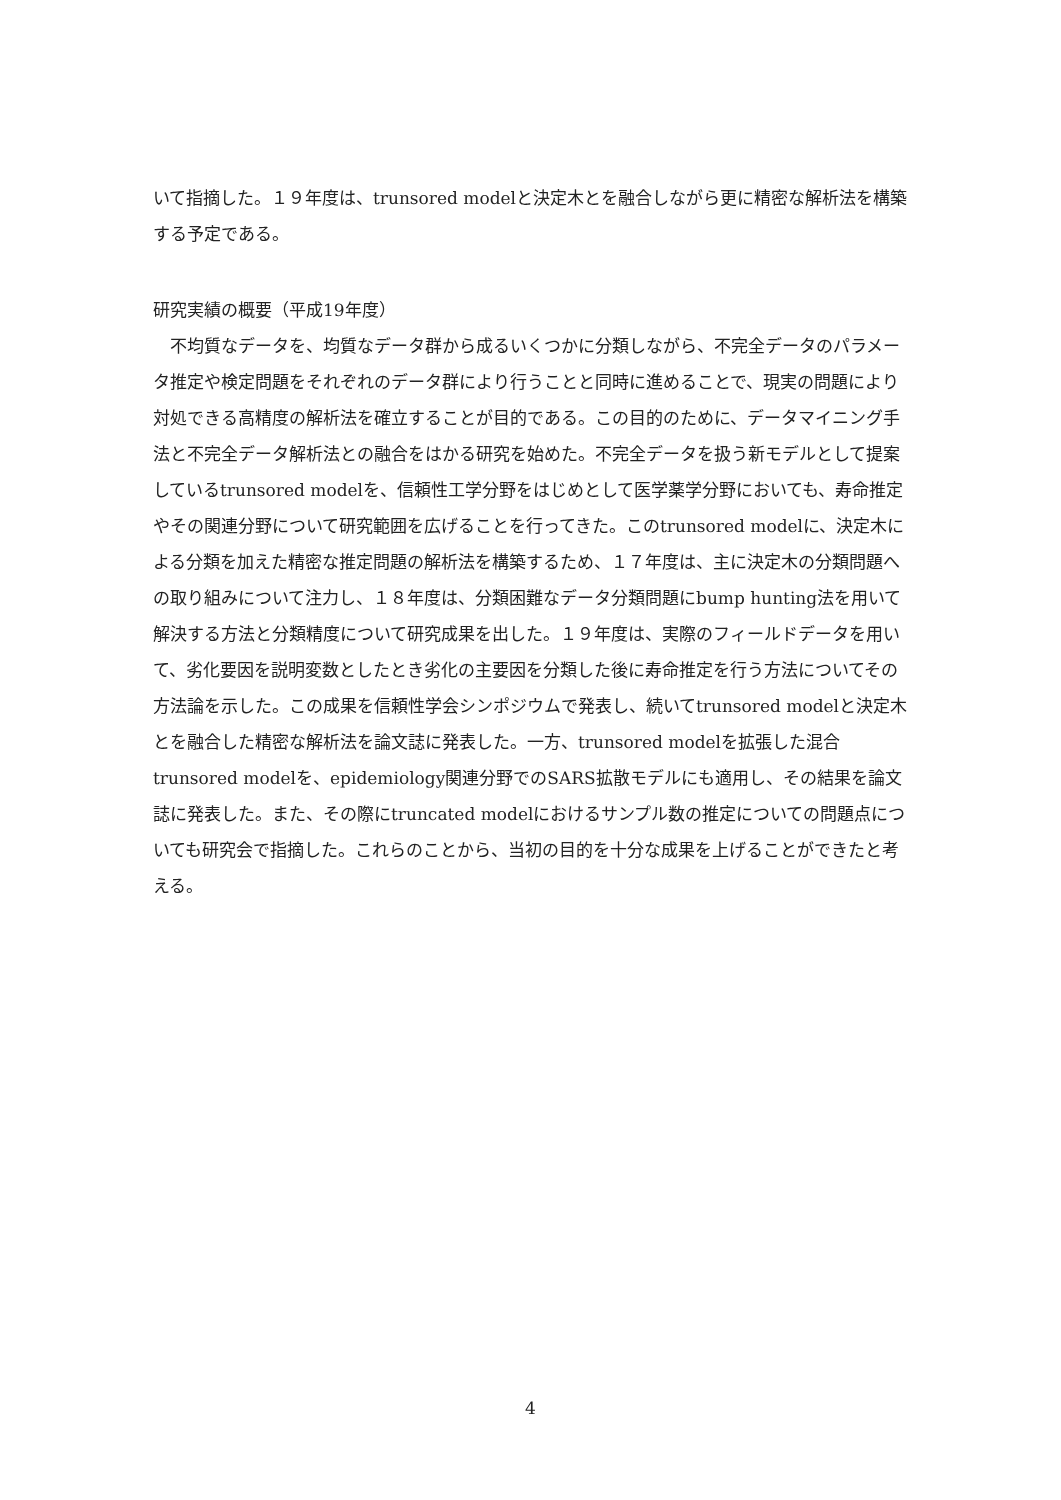いて指摘した。１９年度は、trunsored modelと決定木とを融合しながら更に精密な解析法を構築する予定である。
研究実績の概要（平成19年度）
　不均質なデータを、均質なデータ群から成るいくつかに分類しながら、不完全データのパラメータ推定や検定問題をそれぞれのデータ群により行うことと同時に進めることで、現実の問題により対処できる高精度の解析法を確立することが目的である。この目的のために、データマイニング手法と不完全データ解析法との融合をはかる研究を始めた。不完全データを扱う新モデルとして提案しているtrunsored modelを、信頼性工学分野をはじめとして医学薬学分野においても、寿命推定やその関連分野について研究範囲を広げることを行ってきた。このtrunsored modelに、決定木による分類を加えた精密な推定問題の解析法を構築するため、１７年度は、主に決定木の分類問題への取り組みについて注力し、１８年度は、分類困難なデータ分類問題にbump hunting法を用いて解決する方法と分類精度について研究成果を出した。１９年度は、実際のフィールドデータを用いて、劣化要因を説明変数としたとき劣化の主要因を分類した後に寿命推定を行う方法についてその方法論を示した。この成果を信頼性学会シンポジウムで発表し、続いてtrunsored modelと決定木とを融合した精密な解析法を論文誌に発表した。一方、trunsored modelを拡張した混合trunsored modelを、epidemiology関連分野でのSARS拡散モデルにも適用し、その結果を論文誌に発表した。また、その際にtruncated modelにおけるサンプル数の推定についての問題点についても研究会で指摘した。これらのことから、当初の目的を十分な成果を上げることができたと考える。
4